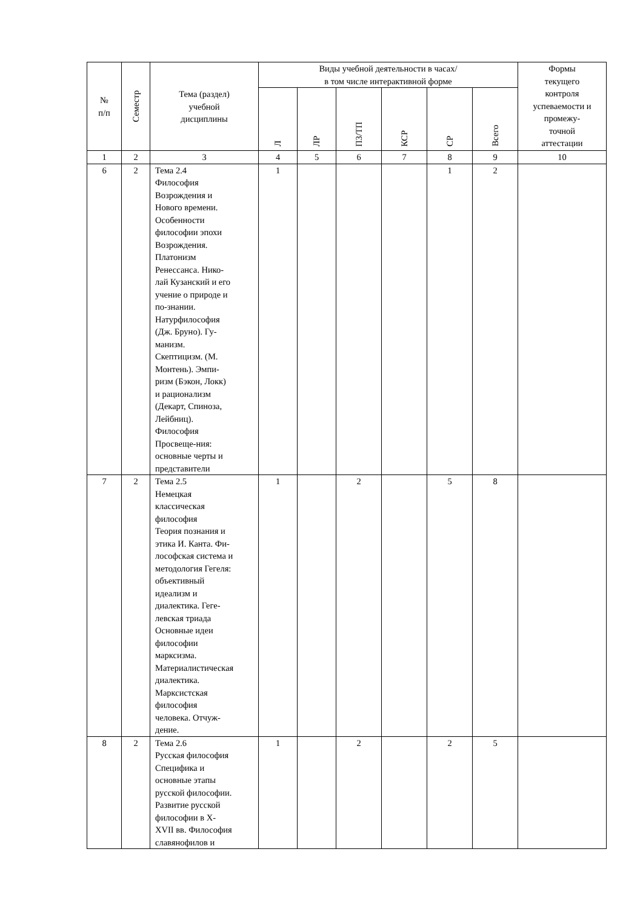| № п/п | Семестр | Тема (раздел) учебной дисциплины | Виды учебной деятельности в часах/ в том числе интерактивной форме | | | | | | Формы текущего контроля успеваемости и промежу- точной аттестации |
| --- | --- | --- | --- | --- | --- | --- | --- | --- | --- |
| | | | Л | ЛР | ПЗ/ТП | КСР | СР | Всего | |
| 1 | 2 | 3 | 4 | 5 | 6 | 7 | 8 | 9 | 10 |
| 6 | 2 | Тема 2.4 Философия Возрождения и Нового времени. Особенности философии эпохи Возрождения. Платонизм Ренессанса. Нико- лай Кузанский и его учение о природе и по-знании. Натурфилософия (Дж. Бруно). Гу- манизм. Скептицизм. (М. Монтень). Эмпи- ризм (Бэкон, Локк) и рационализм (Декарт, Спиноза, Лейбниц). Философия Просвеще-ния: основные черты и представители | 1 | | | | 1 | 2 | |
| 7 | 2 | Тема 2.5 Немецкая классическая философия Теория познания и этика И. Канта. Фи- лософская система и методология Гегеля: объективный идеализм и диалектика. Геге- левская триада Основные идеи философии марксизма. Материалистическая диалектика. Марксистская философия человека. Отчуж- дение. | 1 | | 2 | | 5 | 8 | |
| 8 | 2 | Тема 2.6 Русская философия Специфика и основные этапы русской философии. Развитие русской философии в X- XVII вв. Философия славянофилов и | 1 | | 2 | | 2 | 5 | |